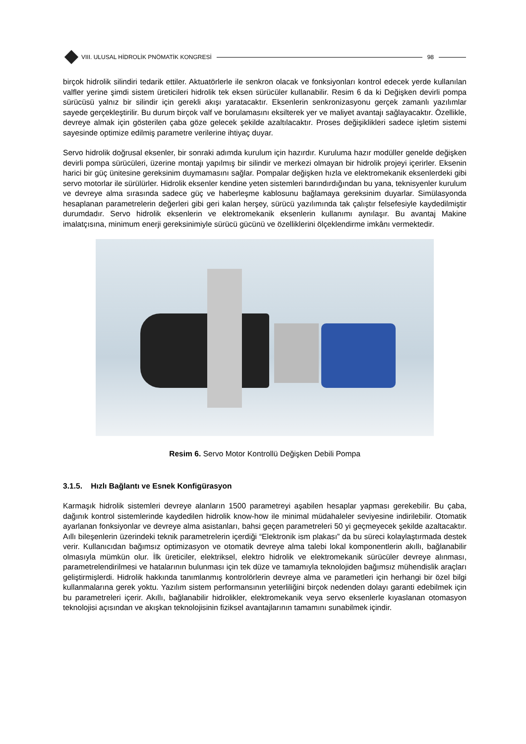VIII. ULUSAL HİDROLİK PNÖMATİK KONGRESİ
98
birçok hidrolik silindiri tedarik ettiler. Aktuatörlerle ile senkron olacak ve fonksiyonları kontrol edecek yerde kullanılan valfler yerine şimdi sistem üreticileri hidrolik tek eksen sürücüler kullanabilir. Resim 6 da ki Değişken devirli pompa sürücüsü yalnız bir silindir için gerekli akışı yaratacaktır. Eksenlerin senkronizasyonu gerçek zamanlı yazılımlar sayede gerçekleştirilir. Bu durum birçok valf ve borulamasını eksilterek yer ve maliyet avantajı sağlayacaktır. Özellikle, devreye almak için gösterilen çaba göze gelecek şekilde azaltılacaktır. Proses değişiklikleri sadece işletim sistemi sayesinde optimize edilmiş parametre verilerine ihtiyaç duyar.
Servo hidrolik doğrusal eksenler, bir sonraki adımda kurulum için hazırdır. Kuruluma hazır modüller genelde değişken devirli pompa sürücüleri, üzerine montajı yapılmış bir silindir ve merkezi olmayan bir hidrolik projeyi içerirler. Eksenin harici bir güç ünitesine gereksinim duymamasını sağlar. Pompalar değişken hızla ve elektromekanik eksenlerdeki gibi servo motorlar ile sürülürler. Hidrolik eksenler kendine yeten sistemleri barındırdığından bu yana, teknisyenler kurulum ve devreye alma sırasında sadece güç ve haberleşme kablosunu bağlamaya gereksinim duyarlar. Simülasyonda hesaplanan parametrelerin değerleri gibi geri kalan herşey, sürücü yazılımında tak çalıştır felsefesiyle kaydedilmiştir durumdadır. Servo hidrolik eksenlerin ve elektromekanik eksenlerin kullanımı aynılaşır. Bu avantaj Makine imalatçısına, minimum enerji gereksinimiyle sürücü gücünü ve özelliklerini ölçeklendirme imkânı vermektedir.
Resim 6. Servo Motor Kontrollü Değişken Debili Pompa
3.1.5. Hızlı Bağlantı ve Esnek Konfigürasyon
Karmaşık hidrolik sistemleri devreye alanların 1500 parametreyi aşabilen hesaplar yapması gerekebilir. Bu çaba, dağınık kontrol sistemlerinde kaydedilen hidrolik know-how ile minimal müdahaleler seviyesine indirilebilir. Otomatik ayarlanan fonksiyonlar ve devreye alma asistanları, bahsi geçen parametreleri 50 yi geçmeyecek şekilde azaltacaktır. Aıllı bileşenlerin üzerindeki teknik parametrelerin içerdiği “Elektronik ism plakası” da bu süreci kolaylaştırmada destek verir. Kullanıcıdan bağımsız optimizasyon ve otomatik devreye alma talebi lokal komponentlerin akıllı, bağlanabilir olmasıyla mümkün olur. İlk üreticiler, elektriksel, elektro hidrolik ve elektromekanik sürücüler devreye alınması, parametrelendirilmesi ve hatalarının bulunması için tek düze ve tamamıyla teknolojiden bağımsız mühendislik araçları geliştirmişlerdi. Hidrolik hakkında tanımlanmış kontrolörlerin devreye alma ve parametleri için herhangi bir özel bilgi kullanmalarına gerek yoktu. Yazılım sistem performansının yeterliliğini birçok nedenden dolayı garanti edebilmek için bu parametreleri içerir. Akıllı, bağlanabilir hidrolikler, elektromekanik veya servo eksenlerle kıyaslanan otomasyon teknolojisi açısından ve akışkan teknolojisinin fiziksel avantajlarının tamamını sunabilmek içindir.